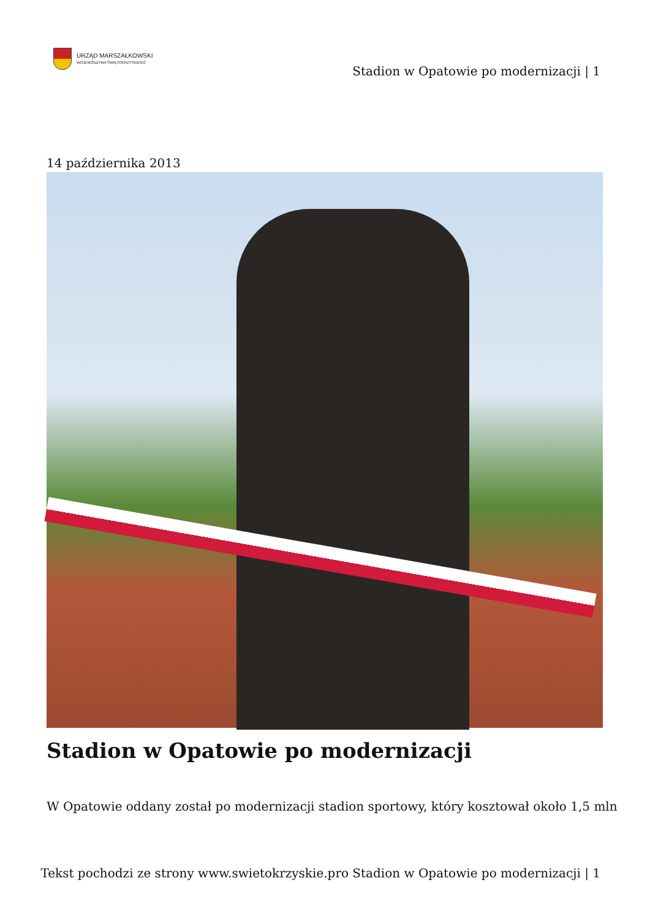URZĄD MARSZAŁKOWSKI
WOJEWÓDZTWA ŚWIĘTOKRZYSKIEGO
Stadion w Opatowie po modernizacji | 1
14 października 2013
Stadion w Opatowie po modernizacji
W Opatowie oddany został po modernizacji stadion sportowy, który kosztował około 1,5 mln
Tekst pochodzi ze strony www.swietokrzyskie.pro Stadion w Opatowie po modernizacji | 1